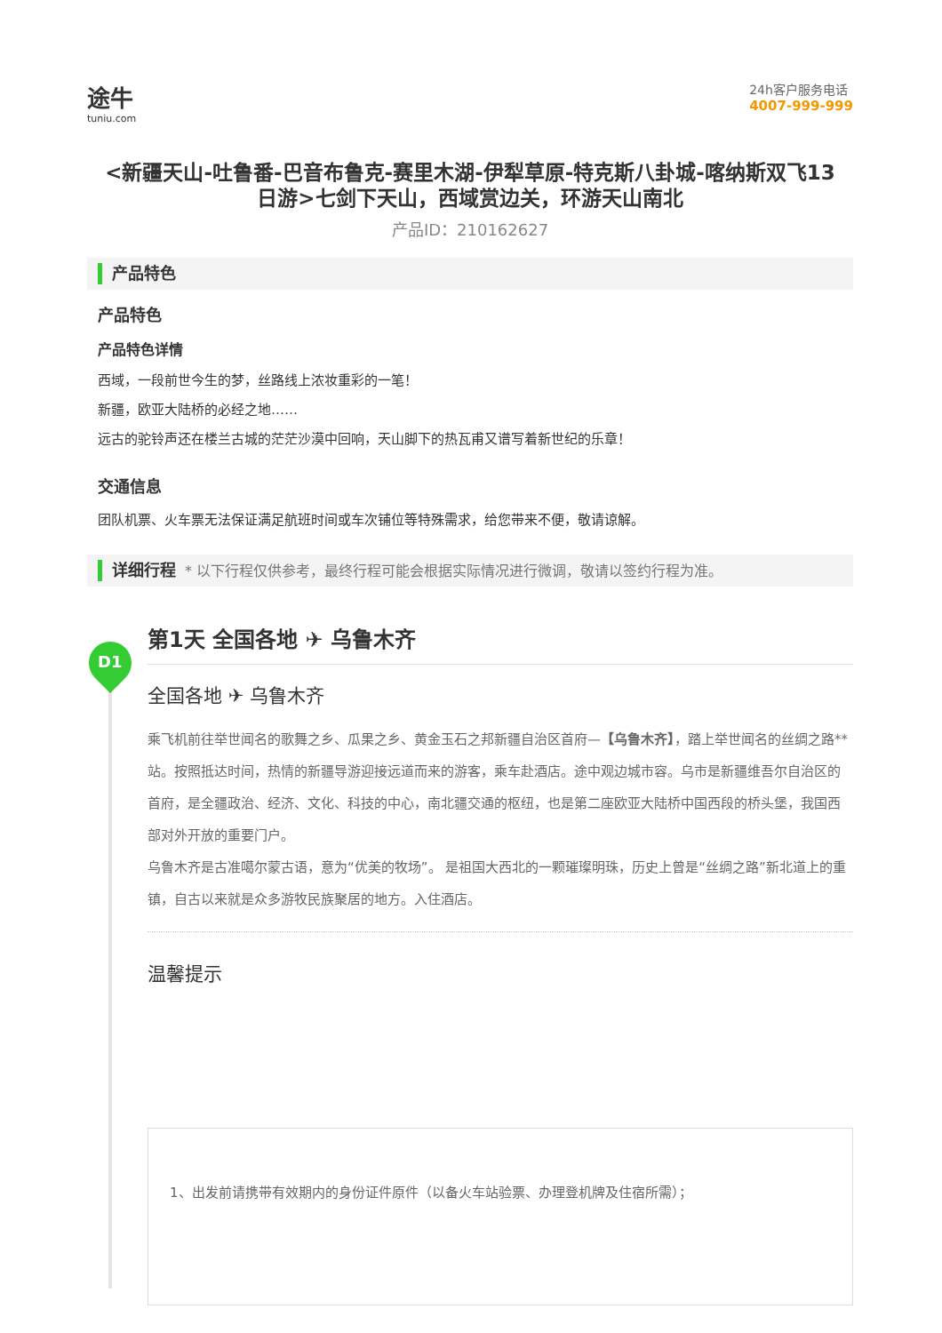D1
途牛
tuniu.com
24h客户服务电话
4007-999-999
<新疆天山-吐鲁番-巴音布鲁克-赛里木湖-伊犁草原-特克斯八卦城-喀纳斯双飞13日游>七剑下天山，西域赏边关，环游天山南北
产品ID：210162627
产品特色
产品特色
产品特色详情
西域，一段前世今生的梦，丝路线上浓妆重彩的一笔！
新疆，欧亚大陆桥的必经之地……
远古的驼铃声还在楼兰古城的茫茫沙漠中回响，天山脚下的热瓦甫又谱写着新世纪的乐章！
交通信息
团队机票、火车票无法保证满足航班时间或车次铺位等特殊需求，给您带来不便，敬请谅解。
详细行程 * 以下行程仅供参考，最终行程可能会根据实际情况进行微调，敬请以签约行程为准。
第1天 全国各地 ✈ 乌鲁木齐
全国各地 ✈ 乌鲁木齐
乘飞机前往举世闻名的歌舞之乡、瓜果之乡、黄金玉石之邦新疆自治区首府—【乌鲁木齐】，踏上举世闻名的丝绸之路**站。按照抵达时间，热情的新疆导游迎接远道而来的游客，乘车赴酒店。途中观边城市容。乌市是新疆维吾尔自治区的首府，是全疆政治、经济、文化、科技的中心，南北疆交通的枢纽，也是第二座欧亚大陆桥中国西段的桥头堡，我国西部对外开放的重要门户。
乌鲁木齐是古准噶尔蒙古语，意为“优美的牧场”。 是祖国大西北的一颗璀璨明珠，历史上曾是“丝绸之路”新北道上的重镇，自古以来就是众多游牧民族聚居的地方。入住酒店。
温馨提示
1、出发前请携带有效期内的身份证件原件（以备火车站验票、办理登机牌及住宿所需）；